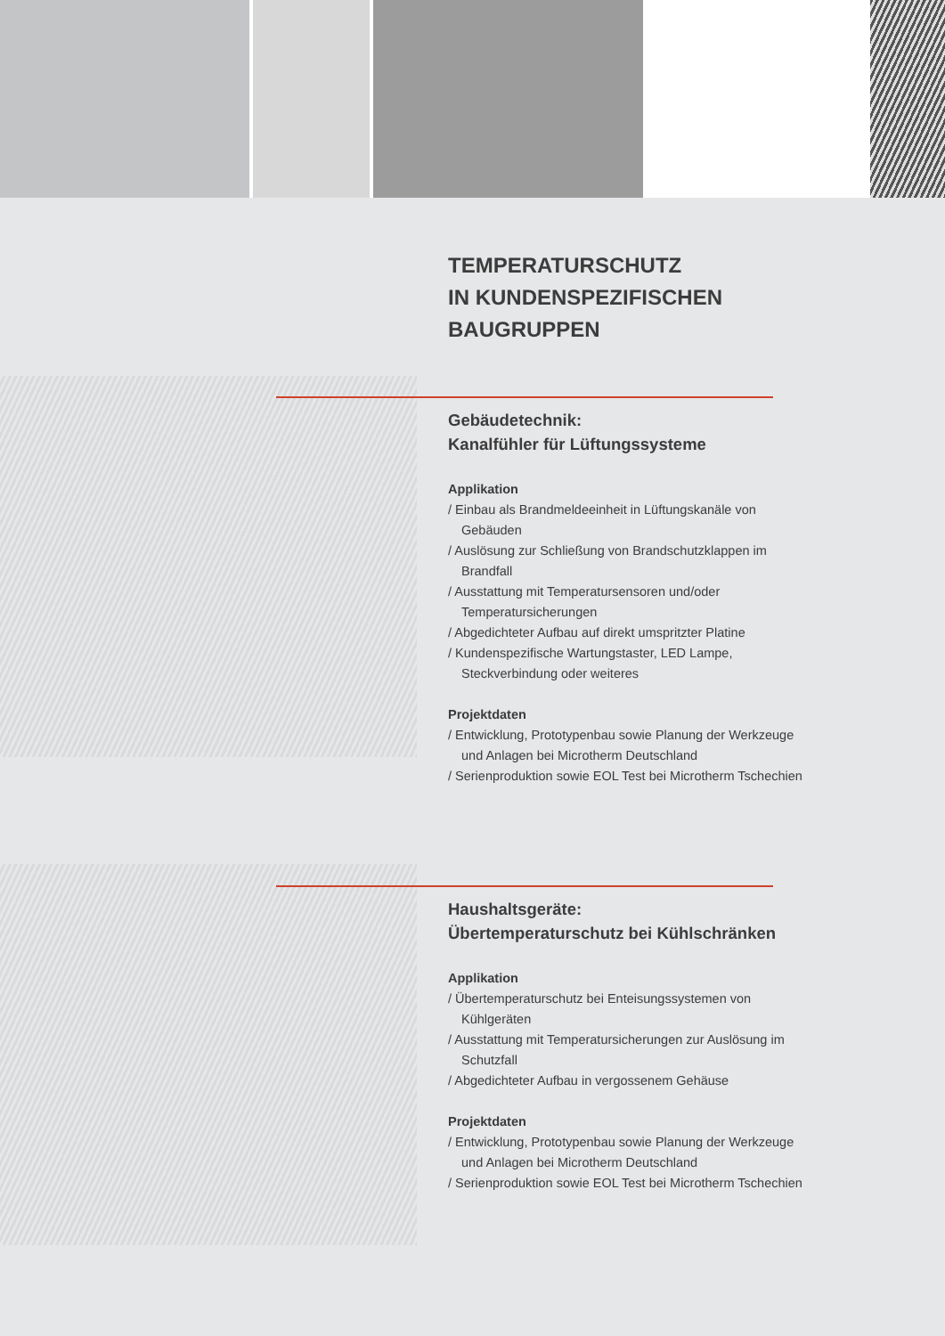TEMPERATURSCHUTZ
IN KUNDENSPEZIFISCHEN
BAUGRUPPEN
Gebäudetechnik:
Kanalfühler für Lüftungssysteme
Applikation
/ Einbau als Brandmeldeeinheit in Lüftungskanäle von Gebäuden
/ Auslösung zur Schließung von Brandschutzklappen im Brandfall
/ Ausstattung mit Temperatursensoren und/oder Temperatursicherungen
/ Abgedichteter Aufbau auf direkt umspritzter Platine
/ Kundenspezifische Wartungstaster, LED Lampe, Steckverbindung oder weiteres
Projektdaten
/ Entwicklung, Prototypenbau sowie Planung der Werkzeuge und Anlagen bei Microtherm Deutschland
/ Serienproduktion sowie EOL Test bei Microtherm Tschechien
Haushaltsgeräte:
Übertemperaturschutz bei Kühlschränken
Applikation
/ Übertemperaturschutz bei Enteisungssystemen von Kühlgeräten
/ Ausstattung mit Temperatursicherungen zur Auslösung im Schutzfall
/ Abgedichteter Aufbau in vergossenem Gehäuse
Projektdaten
/ Entwicklung, Prototypenbau sowie Planung der Werkzeuge und Anlagen bei Microtherm Deutschland
/ Serienproduktion sowie EOL Test bei Microtherm Tschechien